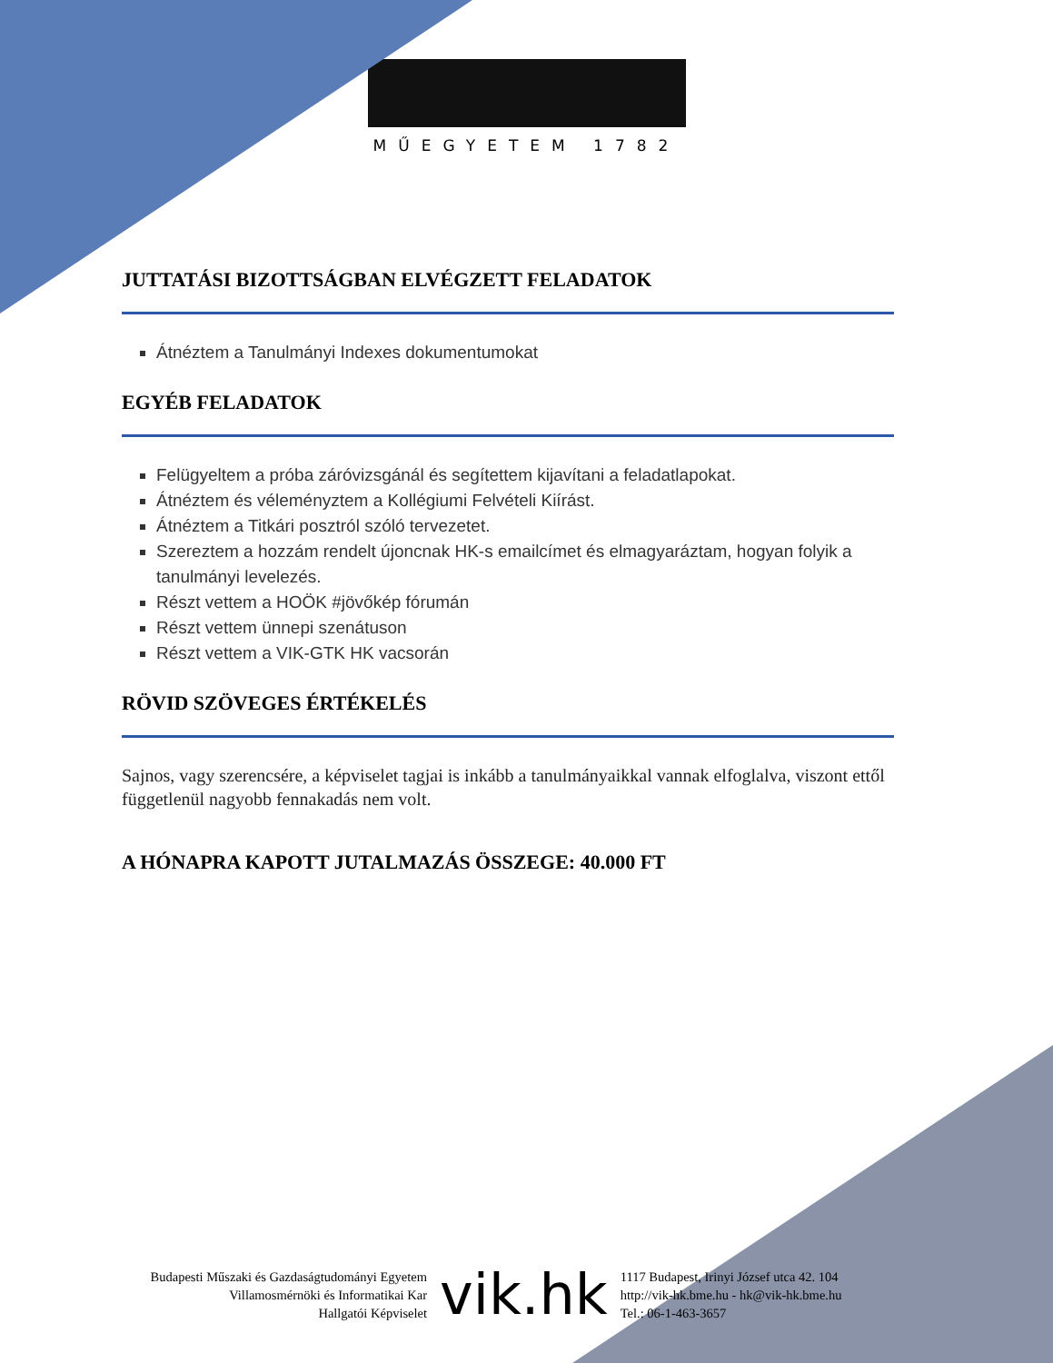MŰEGYETEM 1782
JUTTATÁSI BIZOTTSÁGBAN ELVÉGZETT FELADATOK
Átnéztem a Tanulmányi Indexes dokumentumokat
EGYÉB FELADATOK
Felügyeltem a próba záróvizsgánál és segítettem kijavítani a feladatlapokat.
Átnéztem és véleményztem a Kollégiumi Felvételi Kiírást.
Átnéztem a Titkári posztról szóló tervezetet.
Szereztem a hozzám rendelt újoncnak HK-s emailcímet és elmagyaráztam, hogyan folyik a tanulmányi levelezés.
Részt vettem a HOÖK #jövőkép fórumán
Részt vettem ünnepi szenátuson
Részt vettem a VIK-GTK HK vacsorán
RÖVID SZÖVEGES ÉRTÉKELÉS
Sajnos, vagy szerencsére, a képviselet tagjai is inkább a tanulmányaikkal vannak elfoglalva, viszont ettől függetlenül nagyobb fennakadás nem volt.
A HÓNAPRA KAPOTT JUTALMAZÁS ÖSSZEGE: 40.000 FT
Budapesti Műszaki és Gazdaságtudományi Egyetem
Villamosmérnöki és Informatikai Kar
Hallgatói Képviselet
vik.hk
1117 Budapest, Irinyi József utca 42. 104
http://vik-hk.bme.hu - hk@vik-hk.bme.hu
Tel.: 06-1-463-3657